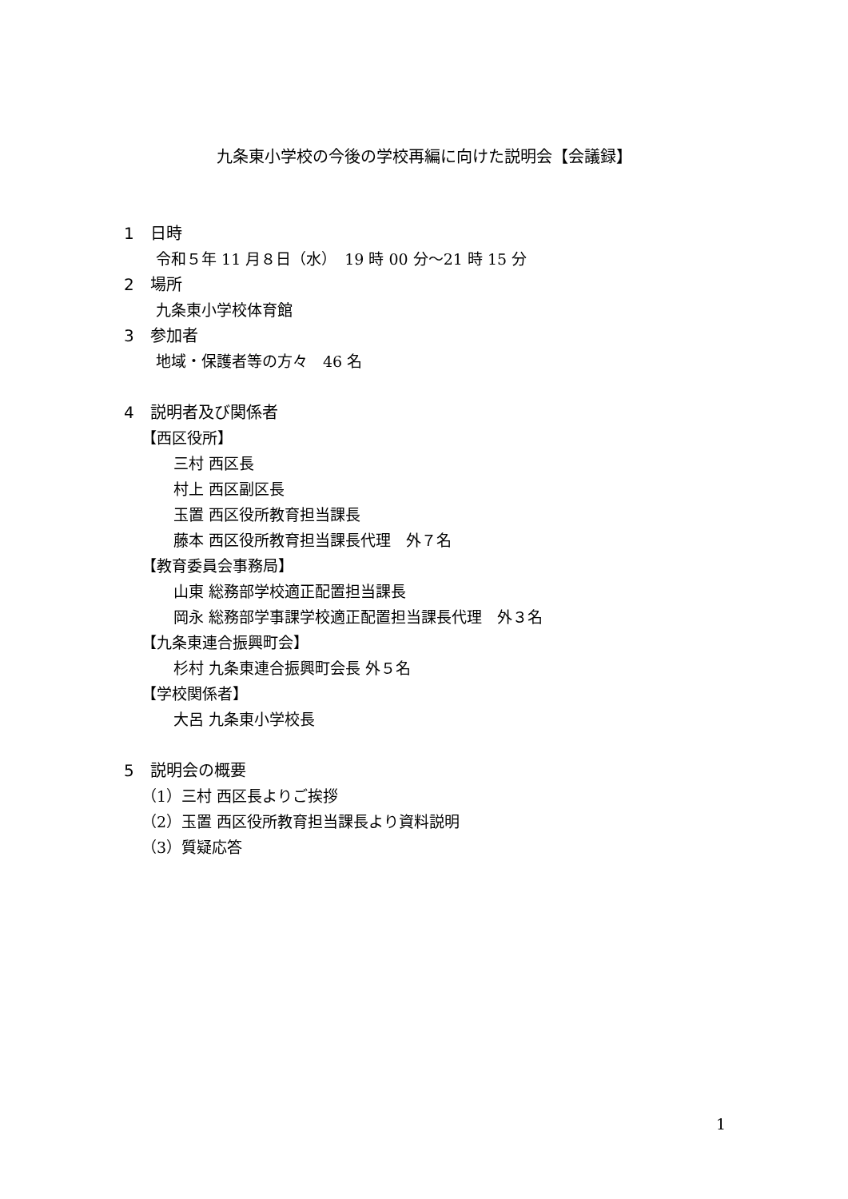九条東小学校の今後の学校再編に向けた説明会【会議録】
1　日時
令和５年 11 月８日（水）　19 時 00 分〜21 時 15 分
2　場所
九条東小学校体育館
3　参加者
地域・保護者等の方々　46 名
4　説明者及び関係者
【西区役所】
三村 西区長
村上 西区副区長
玉置 西区役所教育担当課長
藤本 西区役所教育担当課長代理　外７名
【教育委員会事務局】
山東 総務部学校適正配置担当課長
岡永 総務部学事課学校適正配置担当課長代理　外３名
【九条東連合振興町会】
杉村 九条東連合振興町会長 外５名
【学校関係者】
大呂 九条東小学校長
5　説明会の概要
（1）三村 西区長よりご挨拶
（2）玉置 西区役所教育担当課長より資料説明
（3）質疑応答
1